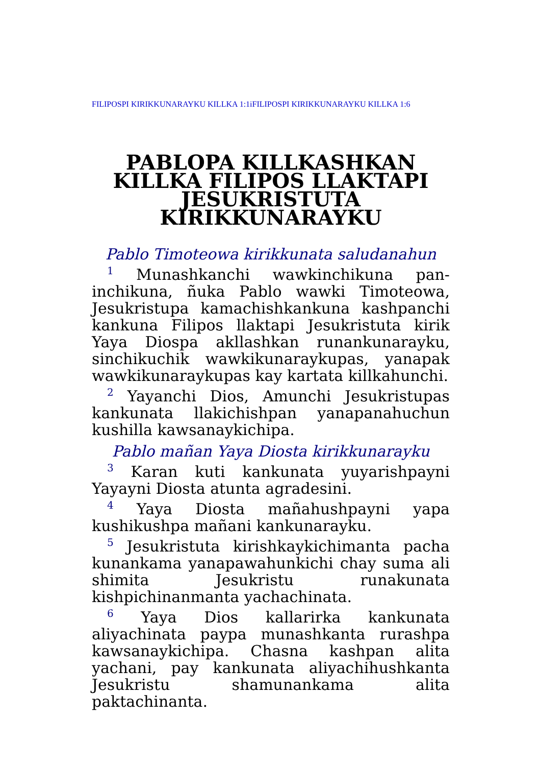FILIPOSPI KIRIKKUNARAYKU KILLKA 1:1iFILIPOSPI KIRIKKUNARAYKU KILLKA 1:6
PABLOPA KILLKASHKAN KILLKA FILIPOS LLAKTAPI JESUKRISTUTA KIRIKKUNARAYKU
Pablo Timoteowa kirikkunata saludanahun
<sup>1</sup> Munashkanchi wawkinchikuna pan-inchikuna, ñuka Pablo wawki Timoteowa, Jesukristupa kamachishkankuna kashpanchi kankuna Filipos llaktapi Jesukristuta kirik Yaya Diospa akllashkan runankunarayku, sinchikuchik wawkikunaraykupas, yanapak wawkikunaraykupas kay kartata killkahunchi.
<sup>2</sup> Yayanchi Dios, Amunchi Jesukristupas kankunata llakichishpan yanapanahuchun kushilla kawsanaykichipa.
Pablo mañan Yaya Diosta kirikkunarayku
<sup>3</sup> Karan kuti kankunata yuyarishpayni Yayayni Diosta atunta agradesini.
<sup>4</sup> Yaya Diosta mañahushpayni yapa kushikushpa mañani kankunarayku.
<sup>5</sup> Jesukristuta kirishkaykichimanta pacha kunankama yanapawahunkichi chay suma ali shimita Jesukristu runakunata kishpichinanmanta yachachinata.
<sup>6</sup> Yaya Dios kallarirka kankunata aliyachinata paypa munashkanta rurashpa kawsanaykichipa. Chasna kashpan alita yachani, pay kankunata aliyachihushkanta Jesukristu shamunankama alita paktachinanta.